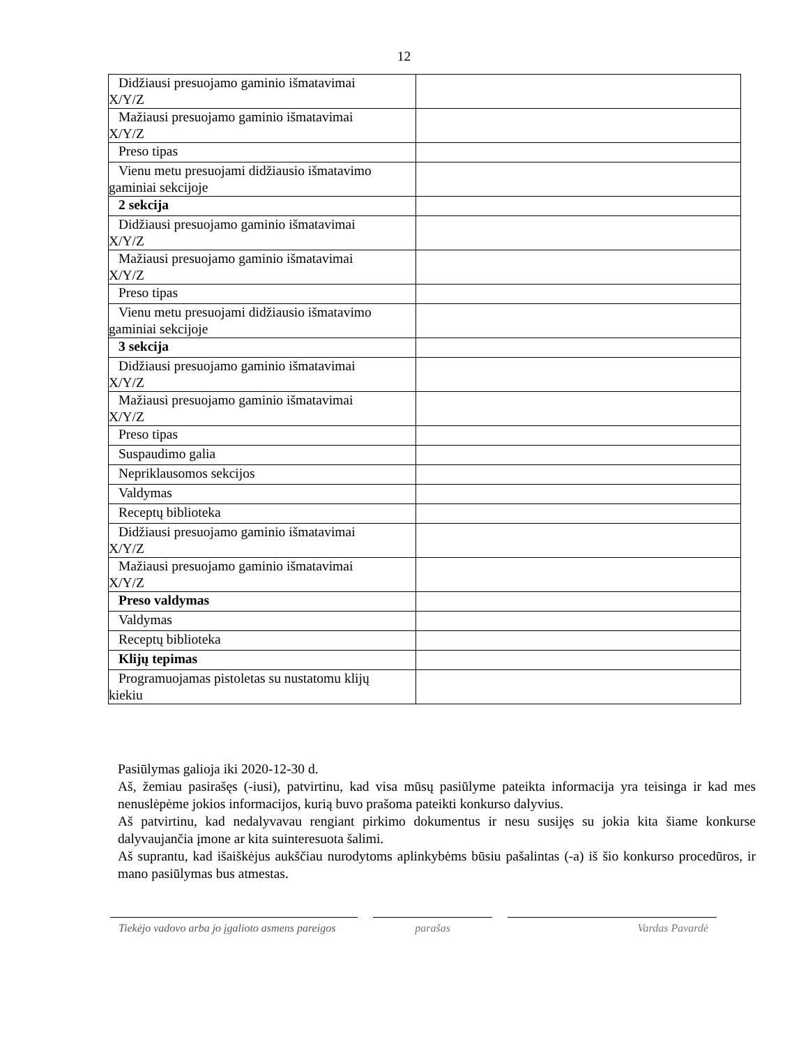12
| Didžiausi presuojamo gaminio išmatavimai X/Y/Z | |
| Mažiausi presuojamo gaminio išmatavimai X/Y/Z | |
| Preso tipas | |
| Vienu metu presuojami didžiausio išmatavimo gaminiai sekcijoje | |
| 2 sekcija | |
| Didžiausi presuojamo gaminio išmatavimai X/Y/Z | |
| Mažiausi presuojamo gaminio išmatavimai X/Y/Z | |
| Preso tipas | |
| Vienu metu presuojami didžiausio išmatavimo gaminiai sekcijoje | |
| 3 sekcija | |
| Didžiausi presuojamo gaminio išmatavimai X/Y/Z | |
| Mažiausi presuojamo gaminio išmatavimai X/Y/Z | |
| Preso tipas | |
| Suspaudimo galia | |
| Nepriklausomos sekcijos | |
| Valdymas | |
| Receptų biblioteka | |
| Didžiausi presuojamo gaminio išmatavimai X/Y/Z | |
| Mažiausi presuojamo gaminio išmatavimai X/Y/Z | |
| Preso valdymas | |
| Valdymas | |
| Receptų biblioteka | |
| Klijų tepimas | |
| Programuojamas pistoletas su nustatomu klijų kiekiu | |
Pasiūlymas galioja iki 2020-12-30 d.
Aš, žemiau pasirašęs (-iusi), patvirtinu, kad visa mūsų pasiūlyme pateikta informacija yra teisinga ir kad mes nenuslėpėme jokios informacijos, kurią buvo prašoma pateikti konkurso dalyvius.
Aš patvirtinu, kad nedalyvavau rengiant pirkimo dokumentus ir nesu susijęs su jokia kita šiame konkurse dalyvaujančia įmone ar kita suinteresuota šalimi.
Aš suprantu, kad išaiškėjus aukščiau nurodytoms aplinkybėms būsiu pašalintas (-a) iš šio konkurso procedūros, ir mano pasiūlymas bus atmestas.
Tiekėjo vadovo arba jo įgalioto asmens pareigos
parašas Vardas Pavardė